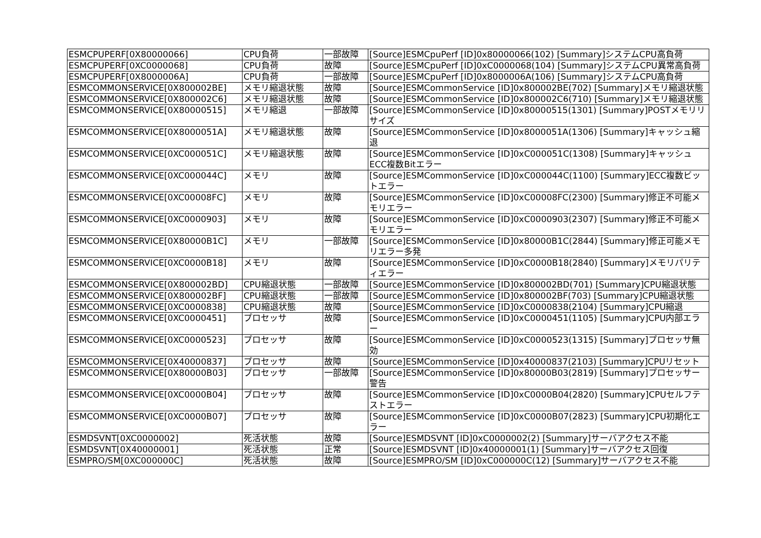| ESMCPUPERF[0X80000066] | CPU負荷 | 一部故障 | [Source]ESMCpuPerf [ID]0x80000066(102) [Summary]システムCPU高負荷 |
| ESMCPUPERF[0XC0000068] | CPU負荷 | 故障 | [Source]ESMCpuPerf [ID]0xC0000068(104) [Summary]システムCPU異常高負荷 |
| ESMCPUPERF[0X8000006A] | CPU負荷 | 一部故障 | [Source]ESMCpuPerf [ID]0x8000006A(106) [Summary]システムCPU高負荷 |
| ESMCOMMONSERVICE[0X800002BE] | メモリ縮退状態 | 故障 | [Source]ESMCommonService [ID]0x800002BE(702) [Summary]メモリ縮退状態 |
| ESMCOMMONSERVICE[0X800002C6] | メモリ縮退状態 | 故障 | [Source]ESMCommonService [ID]0x800002C6(710) [Summary]メモリ縮退状態 |
| ESMCOMMONSERVICE[0X80000515] | メモリ縮退 | 一部故障 | [Source]ESMCommonService [ID]0x80000515(1301) [Summary]POSTメモリリサイズ |
| ESMCOMMONSERVICE[0X8000051A] | メモリ縮退状態 | 故障 | [Source]ESMCommonService [ID]0x8000051A(1306) [Summary]キャッシュ縮退 |
| ESMCOMMONSERVICE[0XC000051C] | メモリ縮退状態 | 故障 | [Source]ESMCommonService [ID]0xC000051C(1308) [Summary]キャッシュECC複数Bitエラー |
| ESMCOMMONSERVICE[0XC000044C] | メモリ | 故障 | [Source]ESMCommonService [ID]0xC000044C(1100) [Summary]ECC複数ビットエラー |
| ESMCOMMONSERVICE[0XC00008FC] | メモリ | 故障 | [Source]ESMCommonService [ID]0xC00008FC(2300) [Summary]修正不可能メモリエラー |
| ESMCOMMONSERVICE[0XC0000903] | メモリ | 故障 | [Source]ESMCommonService [ID]0xC0000903(2307) [Summary]修正不可能メモリエラー |
| ESMCOMMONSERVICE[0X80000B1C] | メモリ | 一部故障 | [Source]ESMCommonService [ID]0x80000B1C(2844) [Summary]修正可能メモリエラー多発 |
| ESMCOMMONSERVICE[0XC0000B18] | メモリ | 故障 | [Source]ESMCommonService [ID]0xC0000B18(2840) [Summary]メモリパリティエラー |
| ESMCOMMONSERVICE[0X800002BD] | CPU縮退状態 | 一部故障 | [Source]ESMCommonService [ID]0x800002BD(701) [Summary]CPU縮退状態 |
| ESMCOMMONSERVICE[0X800002BF] | CPU縮退状態 | 一部故障 | [Source]ESMCommonService [ID]0x800002BF(703) [Summary]CPU縮退状態 |
| ESMCOMMONSERVICE[0XC0000838] | CPU縮退状態 | 故障 | [Source]ESMCommonService [ID]0xC0000838(2104) [Summary]CPU縮退 |
| ESMCOMMONSERVICE[0XC0000451] | プロセッサ | 故障 | [Source]ESMCommonService [ID]0xC0000451(1105) [Summary]CPU内部エラー |
| ESMCOMMONSERVICE[0XC0000523] | プロセッサ | 故障 | [Source]ESMCommonService [ID]0xC0000523(1315) [Summary]プロセッサ無効 |
| ESMCOMMONSERVICE[0X40000837] | プロセッサ | 故障 | [Source]ESMCommonService [ID]0x40000837(2103) [Summary]CPUリセット |
| ESMCOMMONSERVICE[0X80000B03] | プロセッサ | 一部故障 | [Source]ESMCommonService [ID]0x80000B03(2819) [Summary]プロセッサー警告 |
| ESMCOMMONSERVICE[0XC0000B04] | プロセッサ | 故障 | [Source]ESMCommonService [ID]0xC0000B04(2820) [Summary]CPUセルフテストエラー |
| ESMCOMMONSERVICE[0XC0000B07] | プロセッサ | 故障 | [Source]ESMCommonService [ID]0xC0000B07(2823) [Summary]CPU初期化エラー |
| ESMDSVNT[0XC0000002] | 死活状態 | 故障 | [Source]ESMDSVNT [ID]0xC0000002(2) [Summary]サーバアクセス不能 |
| ESMDSVNT[0X40000001] | 死活状態 | 正常 | [Source]ESMDSVNT [ID]0x40000001(1) [Summary]サーバアクセス回復 |
| ESMPRO/SM[0XC000000C] | 死活状態 | 故障 | [Source]ESMPRO/SM [ID]0xC000000C(12) [Summary]サーバアクセス不能 |